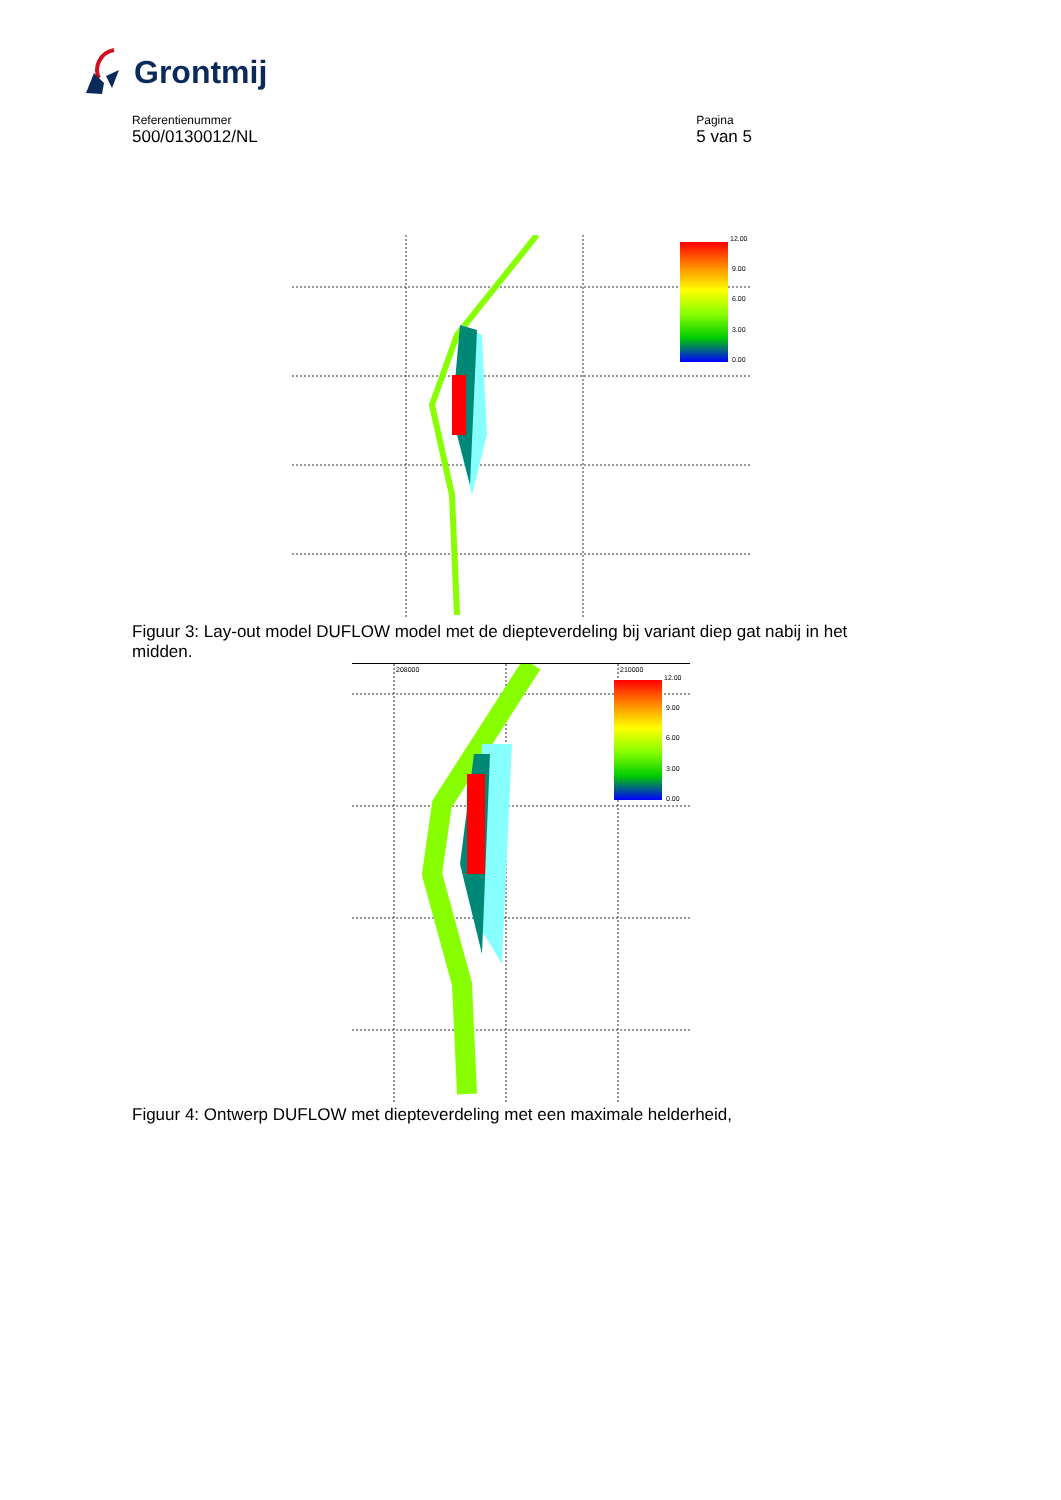Grontmij
Referentienummer
500/0130012/NL
Pagina
5 van 5
12.00
9.00
6.00
3.00
0.00
Figuur 3: Lay-out model DUFLOW model met de diepteverdeling bij variant diep gat nabij in het midden.
208000 210000
12.00
9.00
6.00
3.00
0.00
Figuur 4: Ontwerp DUFLOW met diepteverdeling met een maximale helderheid,